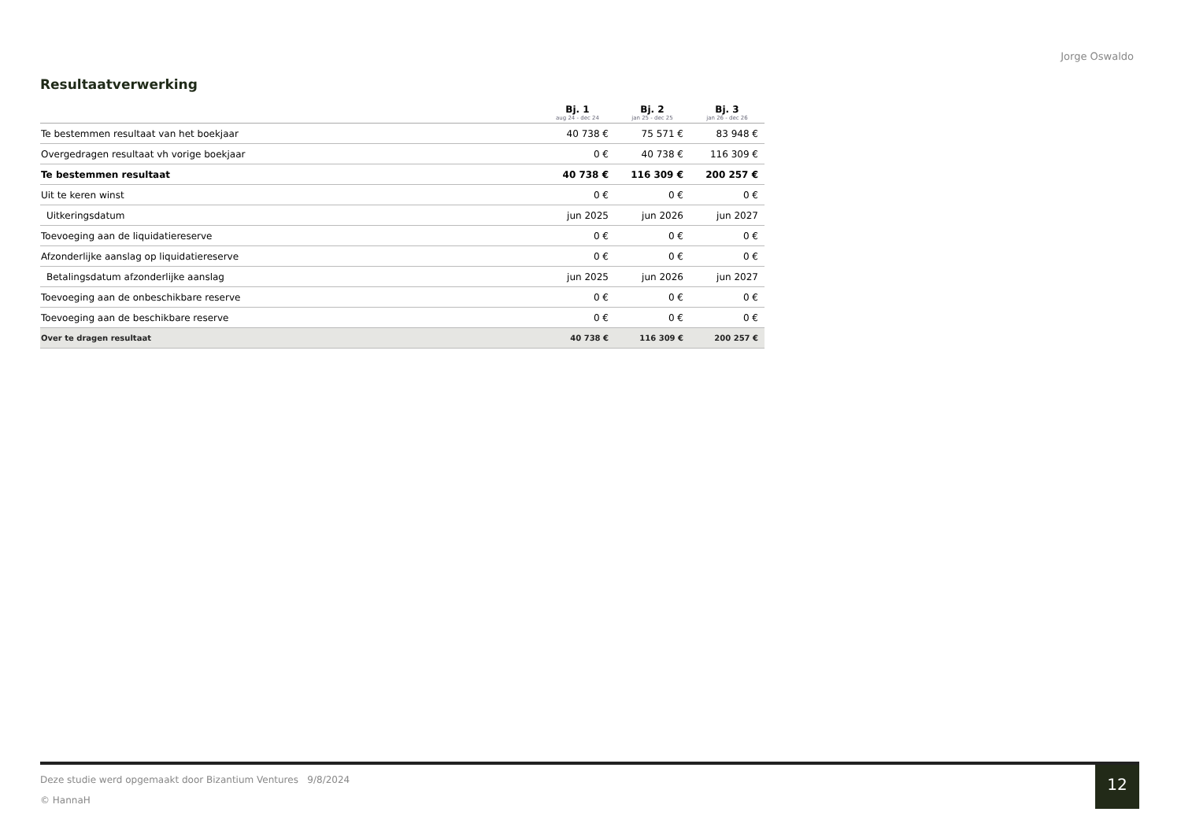Jorge Oswaldo
Resultaatverwerking
| | Bj. 1 aug 24 - dec 24 | Bj. 2 jan 25 - dec 25 | Bj. 3 jan 26 - dec 26 |
| --- | --- | --- | --- |
| Te bestemmen resultaat van het boekjaar | 40 738 € | 75 571 € | 83 948 € |
| Overgedragen resultaat vh vorige boekjaar | 0 € | 40 738 € | 116 309 € |
| Te bestemmen resultaat | 40 738 € | 116 309 € | 200 257 € |
| Uit te keren winst | 0 € | 0 € | 0 € |
| Uitkeringsdatum | jun 2025 | jun 2026 | jun 2027 |
| Toevoeging aan de liquidatiereserve | 0 € | 0 € | 0 € |
| Afzonderlijke aanslag op liquidatiereserve | 0 € | 0 € | 0 € |
| Betalingsdatum afzonderlijke aanslag | jun 2025 | jun 2026 | jun 2027 |
| Toevoeging aan de onbeschikbare reserve | 0 € | 0 € | 0 € |
| Toevoeging aan de beschikbare reserve | 0 € | 0 € | 0 € |
| Over te dragen resultaat | 40 738 € | 116 309 € | 200 257 € |
Deze studie werd opgemaakt door Bizantium Ventures 9/8/2024
© HannaH
12